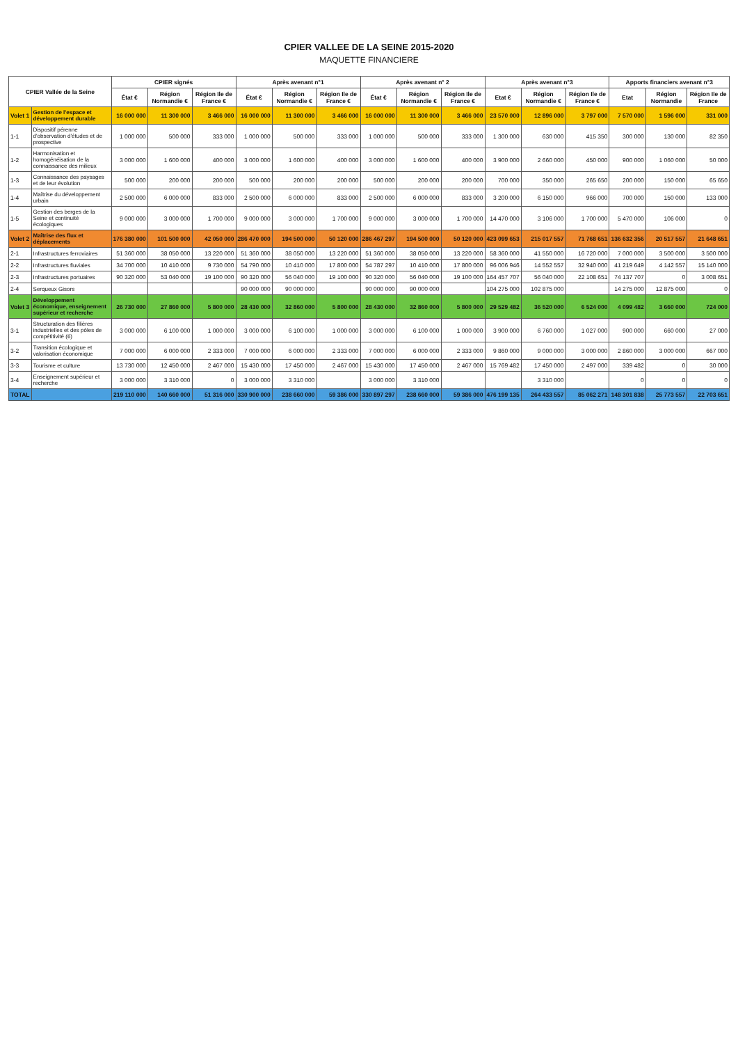CPIER VALLEE DE LA SEINE 2015-2020
MAQUETTE FINANCIERE
| CPIER Vallée de la Seine | | CPIER signés | | | Après avenant n°1 | | | Après avenant n° 2 | | | Après avenant n°3 | | | Apports financiers avenant n°3 | | |
| --- | --- | --- | --- | --- | --- | --- | --- | --- | --- | --- | --- | --- | --- | --- | --- | --- |
| | | État € | Région Normandie € | Région Ile de France € | État € | Région Normandie € | Région Ile de France € | État € | Région Normandie € | Région Ile de France € | Etat € | Région Normandie € | Région Ile de France € | Etat | Région Normandie | Région Ile de France |
| Volet 1 | Gestion de l'espace et développement durable | 16 000 000 | 11 300 000 | 3 466 000 | 16 000 000 | 11 300 000 | 3 466 000 | 16 000 000 | 11 300 000 | 3 466 000 | 23 570 000 | 12 896 000 | 3 797 000 | 7 570 000 | 1 596 000 | 331 000 |
| 1-1 | Dispositif pérenne d'observation d'études et de prospective | 1 000 000 | 500 000 | 333 000 | 1 000 000 | 500 000 | 333 000 | 1 000 000 | 500 000 | 333 000 | 1 300 000 | 630 000 | 415 350 | 300 000 | 130 000 | 82 350 |
| 1-2 | Harmonisation et homogénéisation de la connaissance des milieux | 3 000 000 | 1 600 000 | 400 000 | 3 000 000 | 1 600 000 | 400 000 | 3 000 000 | 1 600 000 | 400 000 | 3 900 000 | 2 660 000 | 450 000 | 900 000 | 1 060 000 | 50 000 |
| 1-3 | Connaissance des paysages et de leur évolution | 500 000 | 200 000 | 200 000 | 500 000 | 200 000 | 200 000 | 500 000 | 200 000 | 200 000 | 700 000 | 350 000 | 265 650 | 200 000 | 150 000 | 65 650 |
| 1-4 | Maîtrise du développement urbain | 2 500 000 | 6 000 000 | 833 000 | 2 500 000 | 6 000 000 | 833 000 | 2 500 000 | 6 000 000 | 833 000 | 3 200 000 | 6 150 000 | 966 000 | 700 000 | 150 000 | 133 000 |
| 1-5 | Gestion des berges de la Seine et continuité écologiques | 9 000 000 | 3 000 000 | 1 700 000 | 9 000 000 | 3 000 000 | 1 700 000 | 9 000 000 | 3 000 000 | 1 700 000 | 14 470 000 | 3 106 000 | 1 700 000 | 5 470 000 | 106 000 | 0 |
| Volet 2 | Maîtrise des flux et déplacements | 176 380 000 | 101 500 000 | 42 050 000 | 286 470 000 | 194 500 000 | 50 120 000 | 286 467 297 | 194 500 000 | 50 120 000 | 423 099 653 | 215 017 557 | 71 768 651 | 136 632 356 | 20 517 557 | 21 648 651 |
| 2-1 | Infrastructures ferroviaires | 51 360 000 | 38 050 000 | 13 220 000 | 51 360 000 | 38 050 000 | 13 220 000 | 51 360 000 | 38 050 000 | 13 220 000 | 58 360 000 | 41 550 000 | 16 720 000 | 7 000 000 | 3 500 000 | 3 500 000 |
| 2-2 | Infrastructures fluviales | 34 700 000 | 10 410 000 | 9 730 000 | 54 790 000 | 10 410 000 | 17 800 000 | 54 787 297 | 10 410 000 | 17 800 000 | 96 006 946 | 14 552 557 | 32 940 000 | 41 219 649 | 4 142 557 | 15 140 000 |
| 2-3 | Infrastructures portuaires | 90 320 000 | 53 040 000 | 19 100 000 | 90 320 000 | 56 040 000 | 19 100 000 | 90 320 000 | 56 040 000 | 19 100 000 | 164 457 707 | 56 040 000 | 22 108 651 | 74 137 707 | 0 | 3 008 651 |
| 2-4 | Serqueux Gisors | | | | 90 000 000 | 90 000 000 | | 90 000 000 | 90 000 000 | | 104 275 000 | 102 875 000 | | 14 275 000 | 12 875 000 | 0 |
| Volet 3 | Développement économique, enseignement supérieur et recherche | 26 730 000 | 27 860 000 | 5 800 000 | 28 430 000 | 32 860 000 | 5 800 000 | 28 430 000 | 32 860 000 | 5 800 000 | 29 529 482 | 36 520 000 | 6 524 000 | 4 099 482 | 3 660 000 | 724 000 |
| 3-1 | Structuration des filières industrielles et des pôles de compétitivité (6) | 3 000 000 | 6 100 000 | 1 000 000 | 3 000 000 | 6 100 000 | 1 000 000 | 3 000 000 | 6 100 000 | 1 000 000 | 3 900 000 | 6 760 000 | 1 027 000 | 900 000 | 660 000 | 27 000 |
| 3-2 | Transition écologique et valorisation économique | 7 000 000 | 6 000 000 | 2 333 000 | 7 000 000 | 6 000 000 | 2 333 000 | 7 000 000 | 6 000 000 | 2 333 000 | 9 860 000 | 9 000 000 | 3 000 000 | 2 860 000 | 3 000 000 | 667 000 |
| 3-3 | Tourisme et culture | 13 730 000 | 12 450 000 | 2 467 000 | 15 430 000 | 17 450 000 | 2 467 000 | 15 430 000 | 17 450 000 | 2 467 000 | 15 769 482 | 17 450 000 | 2 497 000 | 339 482 | 0 | 30 000 |
| 3-4 | Enseignement supérieur et recherche | 3 000 000 | 3 310 000 | 0 | 3 000 000 | 3 310 000 | | 3 000 000 | 3 310 000 | | | 3 310 000 | | 0 | 0 | 0 |
| TOTAL | | 219 110 000 | 140 660 000 | 51 316 000 | 330 900 000 | 238 660 000 | 59 386 000 | 330 897 297 | 238 660 000 | 59 386 000 | 476 199 135 | 264 433 557 | 85 062 271 | 148 301 838 | 25 773 557 | 22 703 651 |